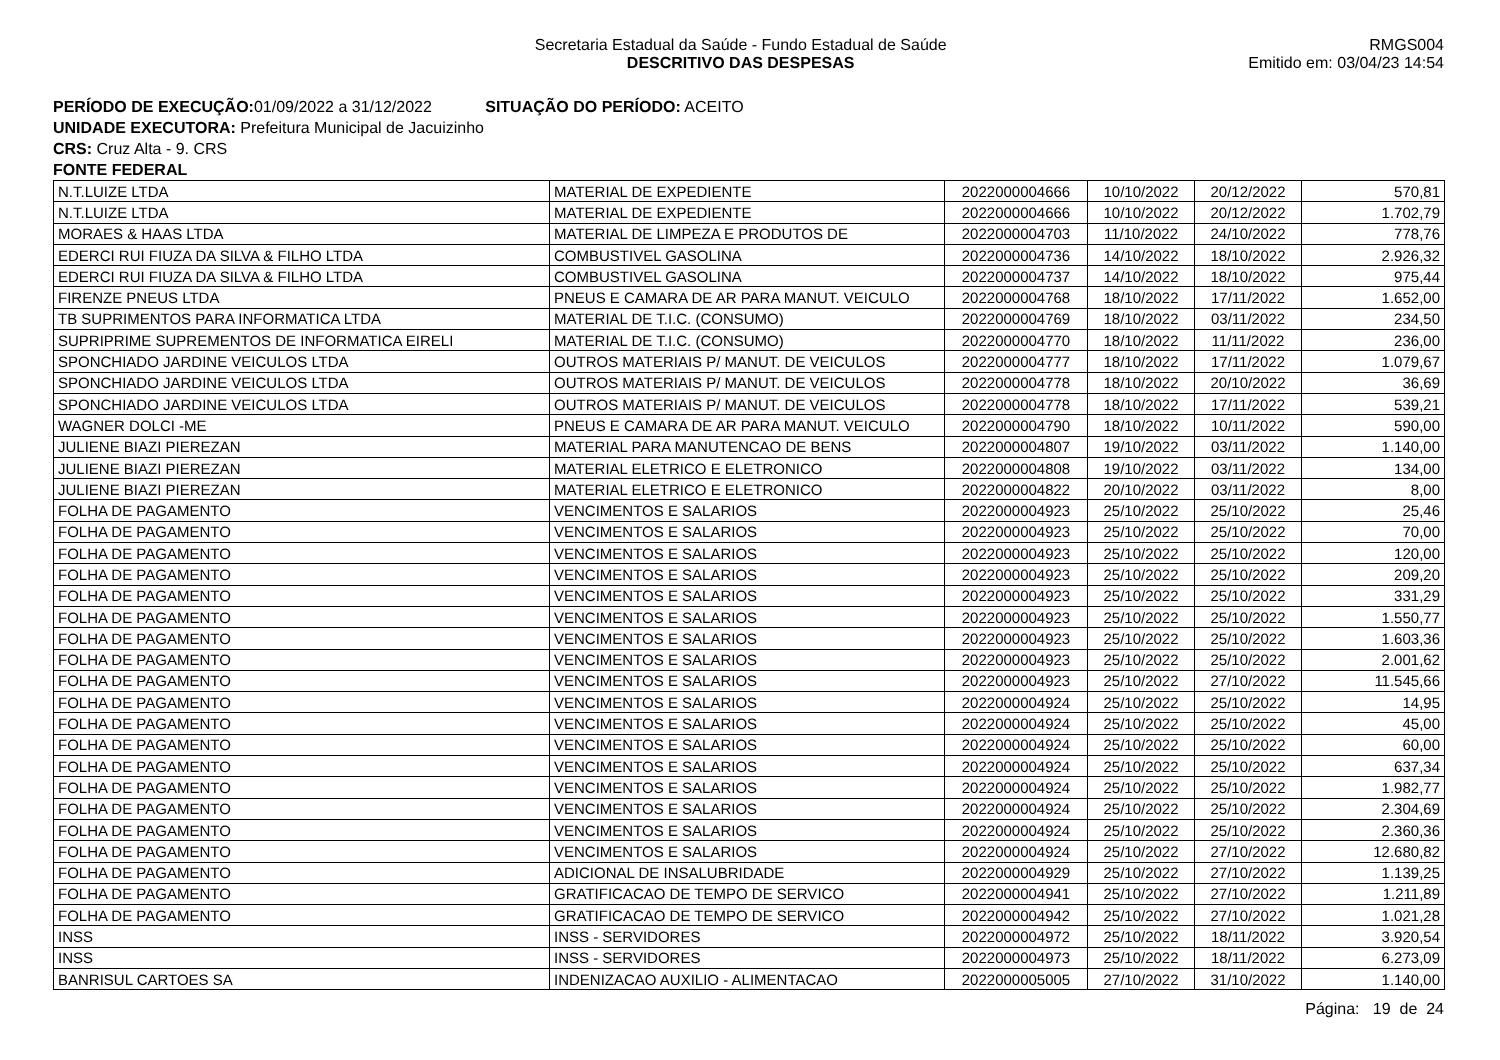Secretaria Estadual da Saúde - Fundo Estadual de Saúde
DESCRITIVO DAS DESPESAS
RMGS004
Emitido em: 03/04/23 14:54
PERÍODO DE EXECUÇÃO: 01/09/2022 a 31/12/2022 SITUAÇÃO DO PERÍODO: ACEITO
UNIDADE EXECUTORA: Prefeitura Municipal de Jacuizinho
CRS: Cruz Alta - 9. CRS
FONTE FEDERAL
| N.T.LUIZE LTDA | MATERIAL DE EXPEDIENTE | 2022000004666 | 10/10/2022 | 20/12/2022 | 570,81 |
| N.T.LUIZE LTDA | MATERIAL DE EXPEDIENTE | 2022000004666 | 10/10/2022 | 20/12/2022 | 1.702,79 |
| MORAES & HAAS LTDA | MATERIAL DE LIMPEZA E PRODUTOS DE | 2022000004703 | 11/10/2022 | 24/10/2022 | 778,76 |
| EDERCI RUI FIUZA DA SILVA & FILHO LTDA | COMBUSTIVEL GASOLINA | 2022000004736 | 14/10/2022 | 18/10/2022 | 2.926,32 |
| EDERCI RUI FIUZA DA SILVA & FILHO LTDA | COMBUSTIVEL GASOLINA | 2022000004737 | 14/10/2022 | 18/10/2022 | 975,44 |
| FIRENZE PNEUS LTDA | PNEUS E CAMARA DE AR PARA MANUT. VEICULO | 2022000004768 | 18/10/2022 | 17/11/2022 | 1.652,00 |
| TB SUPRIMENTOS PARA INFORMATICA LTDA | MATERIAL DE T.I.C. (CONSUMO) | 2022000004769 | 18/10/2022 | 03/11/2022 | 234,50 |
| SUPRIPRIME SUPREMENTOS DE INFORMATICA EIRELI | MATERIAL DE T.I.C. (CONSUMO) | 2022000004770 | 18/10/2022 | 11/11/2022 | 236,00 |
| SPONCHIADO JARDINE VEICULOS LTDA | OUTROS MATERIAIS P/ MANUT. DE VEICULOS | 2022000004777 | 18/10/2022 | 17/11/2022 | 1.079,67 |
| SPONCHIADO JARDINE VEICULOS LTDA | OUTROS MATERIAIS P/ MANUT. DE VEICULOS | 2022000004778 | 18/10/2022 | 20/10/2022 | 36,69 |
| SPONCHIADO JARDINE VEICULOS LTDA | OUTROS MATERIAIS P/ MANUT. DE VEICULOS | 2022000004778 | 18/10/2022 | 17/11/2022 | 539,21 |
| WAGNER DOLCI -ME | PNEUS E CAMARA DE AR PARA MANUT. VEICULO | 2022000004790 | 18/10/2022 | 10/11/2022 | 590,00 |
| JULIENE BIAZI PIEREZAN | MATERIAL PARA MANUTENCAO DE BENS | 2022000004807 | 19/10/2022 | 03/11/2022 | 1.140,00 |
| JULIENE BIAZI PIEREZAN | MATERIAL ELETRICO E ELETRONICO | 2022000004808 | 19/10/2022 | 03/11/2022 | 134,00 |
| JULIENE BIAZI PIEREZAN | MATERIAL ELETRICO E ELETRONICO | 2022000004822 | 20/10/2022 | 03/11/2022 | 8,00 |
| FOLHA DE PAGAMENTO | VENCIMENTOS E SALARIOS | 2022000004923 | 25/10/2022 | 25/10/2022 | 25,46 |
| FOLHA DE PAGAMENTO | VENCIMENTOS E SALARIOS | 2022000004923 | 25/10/2022 | 25/10/2022 | 70,00 |
| FOLHA DE PAGAMENTO | VENCIMENTOS E SALARIOS | 2022000004923 | 25/10/2022 | 25/10/2022 | 120,00 |
| FOLHA DE PAGAMENTO | VENCIMENTOS E SALARIOS | 2022000004923 | 25/10/2022 | 25/10/2022 | 209,20 |
| FOLHA DE PAGAMENTO | VENCIMENTOS E SALARIOS | 2022000004923 | 25/10/2022 | 25/10/2022 | 331,29 |
| FOLHA DE PAGAMENTO | VENCIMENTOS E SALARIOS | 2022000004923 | 25/10/2022 | 25/10/2022 | 1.550,77 |
| FOLHA DE PAGAMENTO | VENCIMENTOS E SALARIOS | 2022000004923 | 25/10/2022 | 25/10/2022 | 1.603,36 |
| FOLHA DE PAGAMENTO | VENCIMENTOS E SALARIOS | 2022000004923 | 25/10/2022 | 25/10/2022 | 2.001,62 |
| FOLHA DE PAGAMENTO | VENCIMENTOS E SALARIOS | 2022000004923 | 25/10/2022 | 27/10/2022 | 11.545,66 |
| FOLHA DE PAGAMENTO | VENCIMENTOS E SALARIOS | 2022000004924 | 25/10/2022 | 25/10/2022 | 14,95 |
| FOLHA DE PAGAMENTO | VENCIMENTOS E SALARIOS | 2022000004924 | 25/10/2022 | 25/10/2022 | 45,00 |
| FOLHA DE PAGAMENTO | VENCIMENTOS E SALARIOS | 2022000004924 | 25/10/2022 | 25/10/2022 | 60,00 |
| FOLHA DE PAGAMENTO | VENCIMENTOS E SALARIOS | 2022000004924 | 25/10/2022 | 25/10/2022 | 637,34 |
| FOLHA DE PAGAMENTO | VENCIMENTOS E SALARIOS | 2022000004924 | 25/10/2022 | 25/10/2022 | 1.982,77 |
| FOLHA DE PAGAMENTO | VENCIMENTOS E SALARIOS | 2022000004924 | 25/10/2022 | 25/10/2022 | 2.304,69 |
| FOLHA DE PAGAMENTO | VENCIMENTOS E SALARIOS | 2022000004924 | 25/10/2022 | 25/10/2022 | 2.360,36 |
| FOLHA DE PAGAMENTO | VENCIMENTOS E SALARIOS | 2022000004924 | 25/10/2022 | 27/10/2022 | 12.680,82 |
| FOLHA DE PAGAMENTO | ADICIONAL DE INSALUBRIDADE | 2022000004929 | 25/10/2022 | 27/10/2022 | 1.139,25 |
| FOLHA DE PAGAMENTO | GRATIFICACAO DE TEMPO DE SERVICO | 2022000004941 | 25/10/2022 | 27/10/2022 | 1.211,89 |
| FOLHA DE PAGAMENTO | GRATIFICACAO DE TEMPO DE SERVICO | 2022000004942 | 25/10/2022 | 27/10/2022 | 1.021,28 |
| INSS | INSS - SERVIDORES | 2022000004972 | 25/10/2022 | 18/11/2022 | 3.920,54 |
| INSS | INSS - SERVIDORES | 2022000004973 | 25/10/2022 | 18/11/2022 | 6.273,09 |
| BANRISUL CARTOES SA | INDENIZACAO AUXILIO - ALIMENTACAO | 2022000005005 | 27/10/2022 | 31/10/2022 | 1.140,00 |
Página: 19 de 24